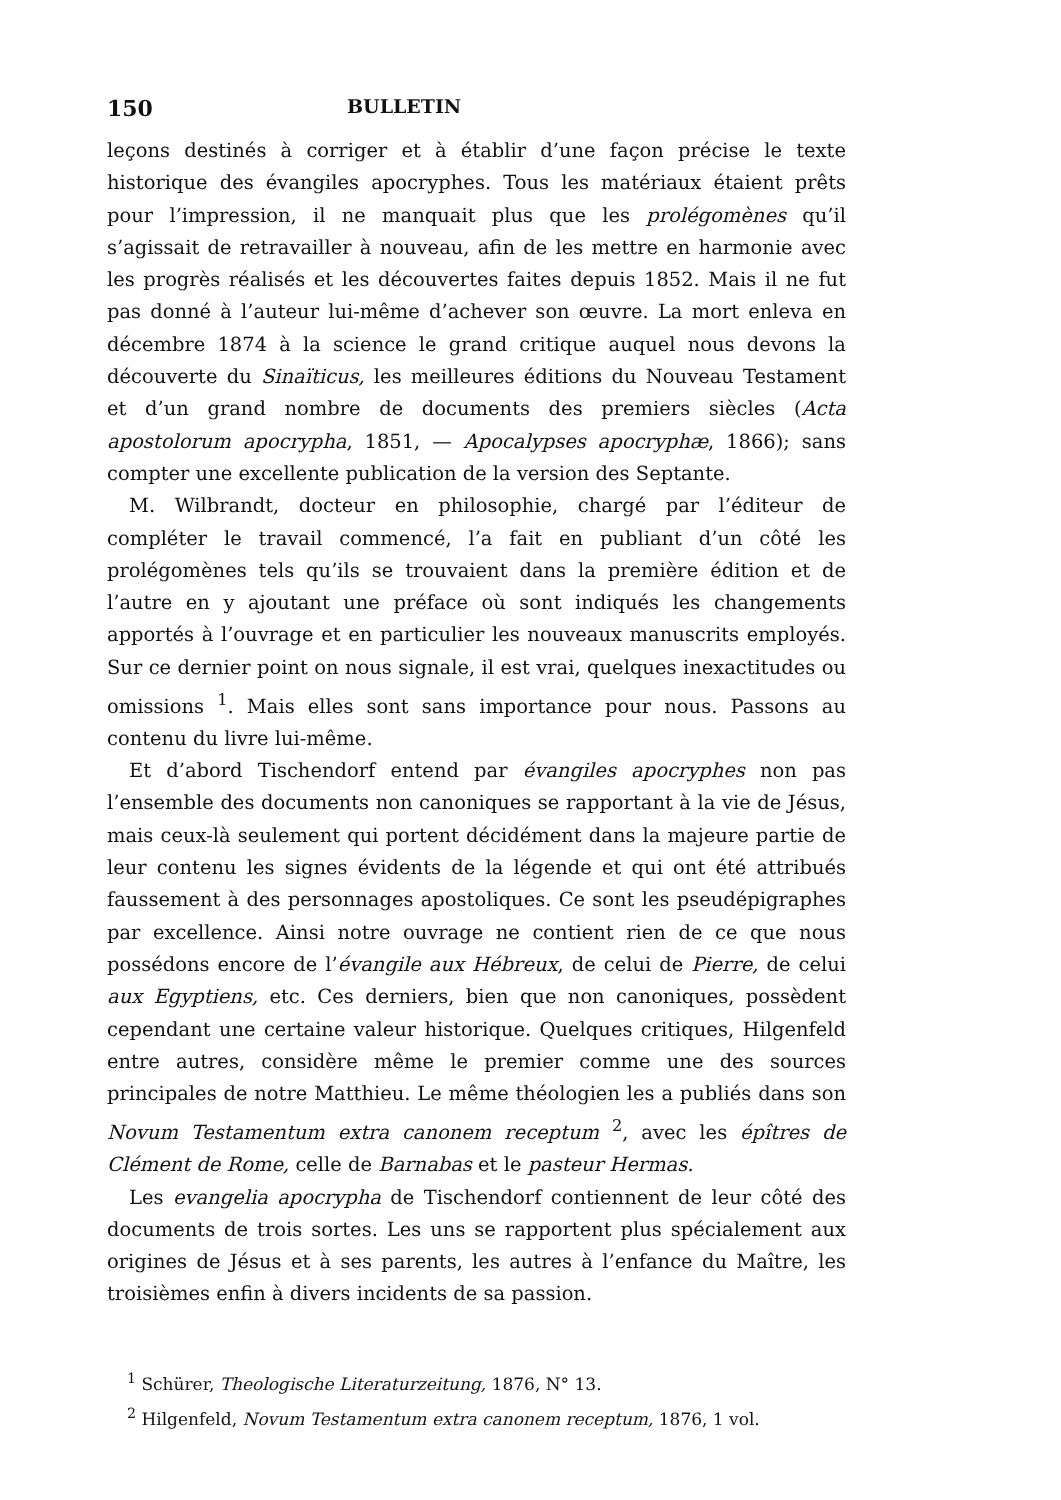150 BULLETIN
leçons destinés à corriger et à établir d’une façon précise le texte historique des évangiles apocryphes. Tous les matériaux étaient prêts pour l’impression, il ne manquait plus que les prolégomènes qu’il s’agissait de retravailler à nouveau, afin de les mettre en harmonie avec les progrès réalisés et les découvertes faites depuis 1852. Mais il ne fut pas donné à l’auteur lui-même d’achever son œuvre. La mort enleva en décembre 1874 à la science le grand critique auquel nous devons la découverte du Sinaïticus, les meilleures éditions du Nouveau Testament et d’un grand nombre de documents des premiers siècles (Acta apostolorum apocrypha, 1851, — Apocalypses apocryphæ, 1866); sans compter une excellente publication de la version des Septante.
M. Wilbrandt, docteur en philosophie, chargé par l’éditeur de compléter le travail commencé, l’a fait en publiant d’un côté les prolégomènes tels qu’ils se trouvaient dans la première édition et de l’autre en y ajoutant une préface où sont indiqués les changements apportés à l’ouvrage et en particulier les nouveaux manuscrits employés. Sur ce dernier point on nous signale, il est vrai, quelques inexactitudes ou omissions <sup>1</sup>. Mais elles sont sans importance pour nous. Passons au contenu du livre lui-même.
Et d’abord Tischendorf entend par évangiles apocryphes non pas l’ensemble des documents non canoniques se rapportant à la vie de Jésus, mais ceux-là seulement qui portent décidément dans la majeure partie de leur contenu les signes évidents de la légende et qui ont été attribués faussement à des personnages apostoliques. Ce sont les pseudépigraphes par excellence. Ainsi notre ouvrage ne contient rien de ce que nous possédons encore de l’évangile aux Hébreux, de celui de Pierre, de celui aux Egyptiens, etc. Ces derniers, bien que non canoniques, possèdent cependant une certaine valeur historique. Quelques critiques, Hilgenfeld entre autres, considère même le premier comme une des sources principales de notre Matthieu. Le même théologien les a publiés dans son Novum Testamentum extra canonem receptum <sup>2</sup>, avec les épîtres de Clément de Rome, celle de Barnabas et le pasteur Hermas.
Les evangelia apocrypha de Tischendorf contiennent de leur côté des documents de trois sortes. Les uns se rapportent plus spécialement aux origines de Jésus et à ses parents, les autres à l’enfance du Maître, les troisièmes enfin à divers incidents de sa passion.
<sup>1</sup> Schürer, Theologische Literaturzeitung, 1876, N° 13.
<sup>2</sup> Hilgenfeld, Novum Testamentum extra canonem receptum, 1876, 1 vol.